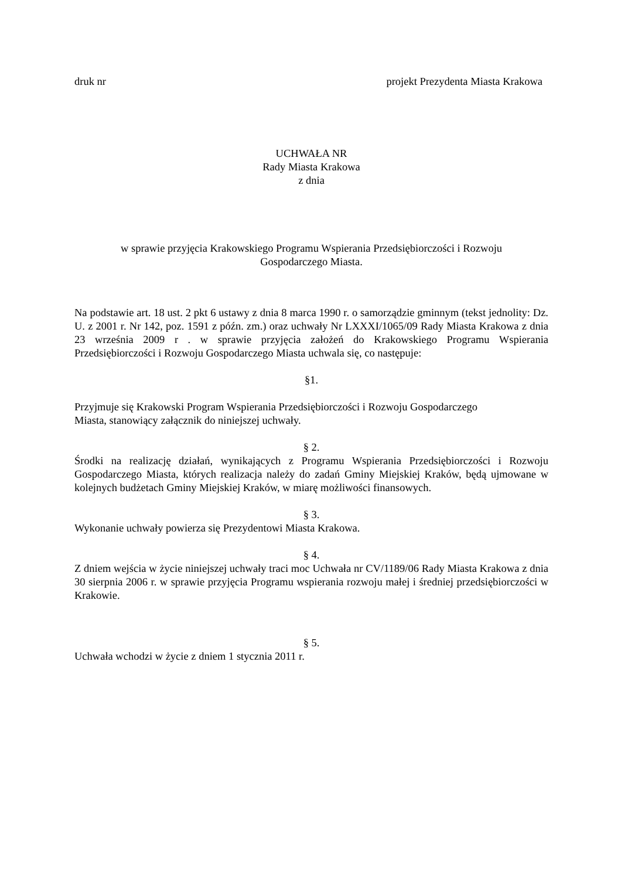druk nr projekt Prezydenta Miasta Krakowa
UCHWAŁA NR
Rady Miasta Krakowa
z dnia
w sprawie przyjęcia Krakowskiego Programu Wspierania Przedsiębiorczości i Rozwoju
Gospodarczego Miasta.
Na podstawie art. 18 ust. 2 pkt 6 ustawy z dnia 8 marca 1990 r. o samorządzie gminnym (tekst jednolity: Dz. U. z 2001 r. Nr 142, poz. 1591 z późn. zm.) oraz uchwały Nr LXXXI/1065/09 Rady Miasta Krakowa z dnia 23 września 2009 r . w sprawie przyjęcia założeń do Krakowskiego Programu Wspierania Przedsiębiorczości i Rozwoju Gospodarczego Miasta uchwala się, co następuje:
§1.
Przyjmuje się Krakowski Program Wspierania Przedsiębiorczości i Rozwoju Gospodarczego
Miasta, stanowiący załącznik do niniejszej uchwały.
§ 2.
Środki na realizację działań, wynikających z Programu Wspierania Przedsiębiorczości i Rozwoju Gospodarczego Miasta, których realizacja należy do zadań Gminy Miejskiej Kraków, będą ujmowane w kolejnych budżetach Gminy Miejskiej Kraków, w miarę możliwości finansowych.
§ 3.
Wykonanie uchwały powierza się Prezydentowi Miasta Krakowa.
§ 4.
Z dniem wejścia w życie niniejszej uchwały traci moc Uchwała nr CV/1189/06 Rady Miasta Krakowa z dnia 30 sierpnia 2006 r. w sprawie przyjęcia Programu wspierania rozwoju małej i średniej przedsiębiorczości w Krakowie.
§ 5.
Uchwała wchodzi w życie z dniem 1 stycznia 2011 r.